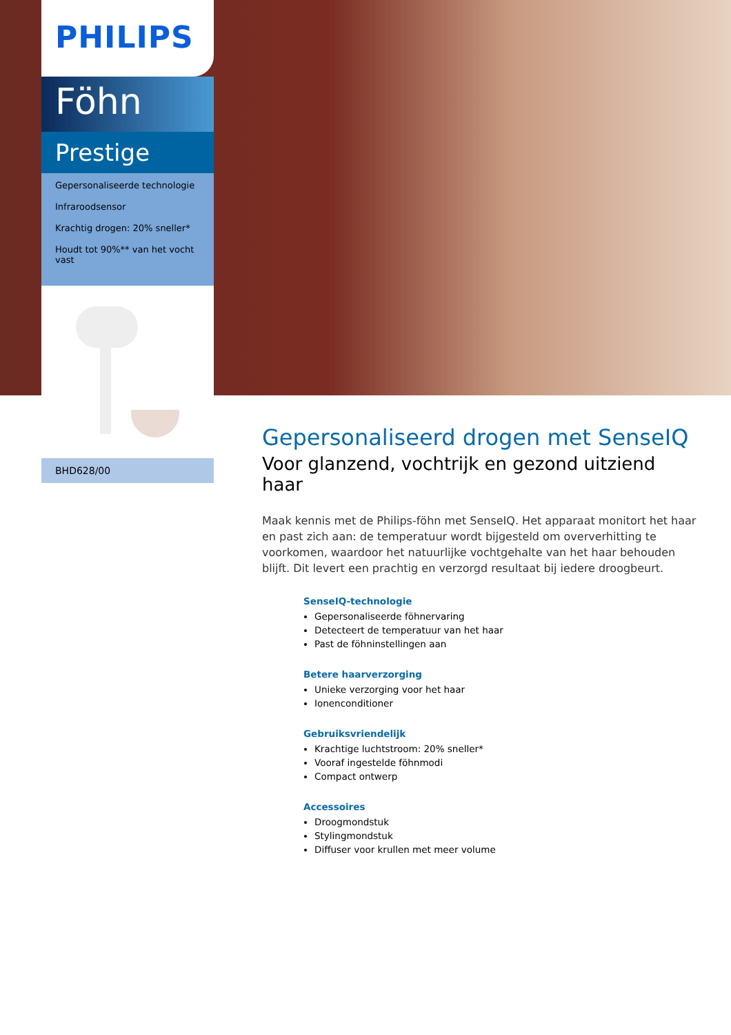PHILIPS
Föhn
Prestige
Gepersonaliseerde technologie
Infraroodsensor
Krachtig drogen: 20% sneller*
Houdt tot 90%** van het vocht vast
BHD628/00
Gepersonaliseerd drogen met SenseIQ
Voor glanzend, vochtrijk en gezond uitziend haar
Maak kennis met de Philips-föhn met SenseIQ. Het apparaat monitort het haar en past zich aan: de temperatuur wordt bijgesteld om oververhitting te voorkomen, waardoor het natuurlijke vochtgehalte van het haar behouden blijft. Dit levert een prachtig en verzorgd resultaat bij iedere droogbeurt.
SenseIQ-technologie
Gepersonaliseerde föhnervaring
Detecteert de temperatuur van het haar
Past de föhninstellingen aan
Betere haarverzorging
Unieke verzorging voor het haar
Ionenconditioner
Gebruiksvriendelijk
Krachtige luchtstroom: 20% sneller*
Vooraf ingestelde föhnmodi
Compact ontwerp
Accessoires
Droogmondstuk
Stylingmondstuk
Diffuser voor krullen met meer volume